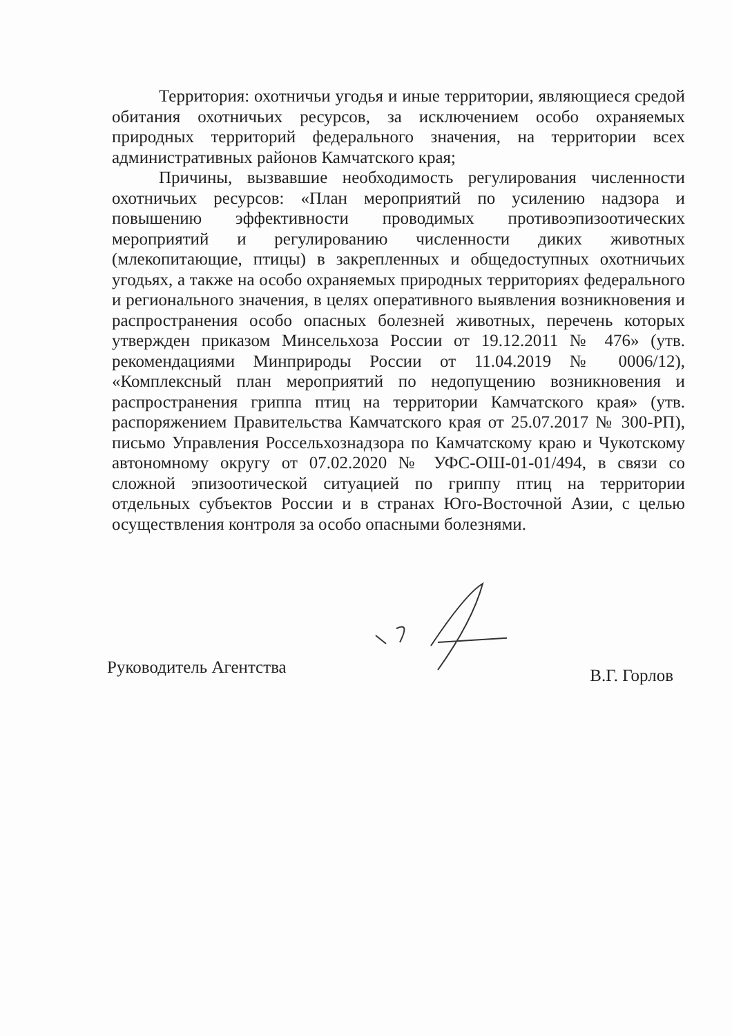Территория: охотничьи угодья и иные территории, являющиеся средой обитания охотничьих ресурсов, за исключением особо охраняемых природных территорий федерального значения, на территории всех административных районов Камчатского края;
Причины, вызвавшие необходимость регулирования численности охотничьих ресурсов: «План мероприятий по усилению надзора и повышению эффективности проводимых противоэпизоотических мероприятий и регулированию численности диких животных (млекопитающие, птицы) в закрепленных и общедоступных охотничьих угодьях, а также на особо охраняемых природных территориях федерального и регионального значения, в целях оперативного выявления возникновения и распространения особо опасных болезней животных, перечень которых утвержден приказом Минсельхоза России от 19.12.2011 № 476» (утв. рекомендациями Минприроды России от 11.04.2019 № 0006/12), «Комплексный план мероприятий по недопущению возникновения и распространения гриппа птиц на территории Камчатского края» (утв. распоряжением Правительства Камчатского края от 25.07.2017 № 300-РП), письмо Управления Россельхознадзора по Камчатскому краю и Чукотскому автономному округу от 07.02.2020 № УФС-ОШ-01-01/494, в связи со сложной эпизоотической ситуацией по гриппу птиц на территории отдельных субъектов России и в странах Юго-Восточной Азии, с целью осуществления контроля за особо опасными болезнями.
Руководитель Агентства В.Г. Горлов